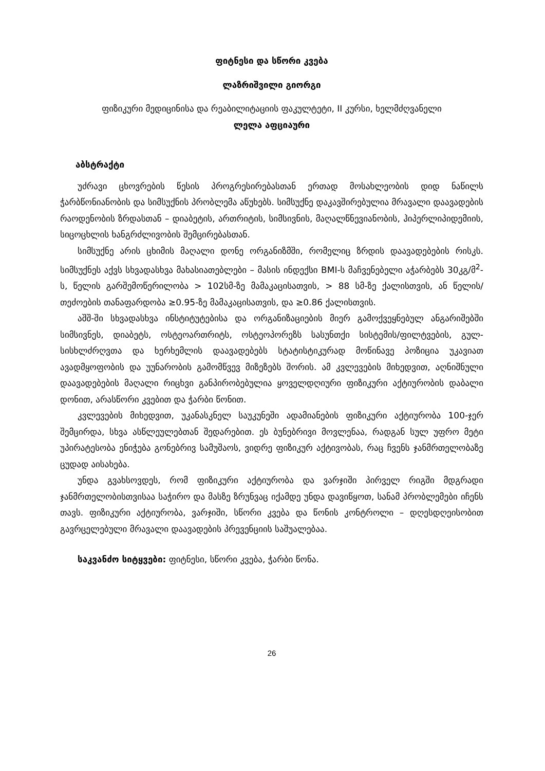ფიტნესი და სწორი კვება
ლაზრიშვილი გიორგი
ფიზიკური მედიცინისა და რეაბილიტაციის ფაკულტეტი, II კურსი, ხელმძღვანელი
ლელა აფციაური
აბსტრაქტი
უძრავი ცხოვრების წესის პროგრესირებასთან ერთად მოსახლეობის დიდ ნაწილს ჭარბწონიანობის და სიმსუქნის პრობლემა აწუხებს. სიმსუქნე დაკავშირებულია მრავალი დაავადების რაოდენობის ზრდასთან – დიაბეტის, ართრიტის, სიმსივნის, მაღალწნევიანობის, ჰიპერლიპიდემიის, სიცოცხლის ხანგრძლივობის შემცირებასთან.
სიმსუქნე არის ცხიმის მაღალი დონე ორგანიზმში, რომელიც ზრდის დაავადებების რისკს. სიმსუქნეს აქვს სხვადასხვა მახასიათებლები – მასის ინდექსი BMI-ს მაჩვენებელი აჭარბებს 30კგ/მ<sup>2</sup>-ს, წელის გარშემოწერილობა > 102სმ-ზე მამაკაცისათვის, > 88 სმ-ზე ქალისთვის, ან წელის/თეძოების თანაფარდობა ≥0.95-ზე მამაკაცისათვის, და ≥0.86 ქალისთვის.
აშშ-ში სხვადასხვა ინსტიტუტებისა და ორგანიზაციების მიერ გამოქვეყნებულ ანგარიშებში სიმსივნეს, დიაბეტს, ოსტეოართრიტს, ოსტეოპორეზს სასუნთქი სისტემის/ფილტვების, გულ-სისხლძრღვთა და ხერხემლის დაავადებებს სტატისტიკურად მოწინავე პოზიცია უკავიათ ავადმყოფობის და უუნარობის გამომწვევ მიზეზებს შორის. ამ კვლევების მიხედვით, აღნიშნული დაავადებების მაღალი რიცხვი განპირობებულია ყოველდღიური ფიზიკური აქტიურობის დაბალი დონით, არასწორი კვებით და ჭარბი წონით.
კვლევების მიხედვით, უკანასკნელ საუკუნეში ადამიანების ფიზიკური აქტიურობა 100-ჯერ შემცირდა, სხვა ასწლეულებთან შედარებით. ეს ბუნებრივი მოვლენაა, რადგან სულ უფრო მეტი უპირატესობა ენიჭება გონებრივ სამუშაოს, ვიდრე ფიზიკურ აქტივობას, რაც ჩვენს ჯანმრთელობაზე ცუდად აისახება.
უნდა გვახსოვდეს, რომ ფიზიკური აქტიურობა და ვარჯიში პირველ რიგში მდგრადი ჯანმრთელობისთვისაა საჭირო და მასზე ზრუნვაც იქამდე უნდა დავიწყოთ, სანამ პრობლემები იჩენს თავს. ფიზიკური აქტიურობა, ვარჯიში, სწორი კვება და წონის კონტროლი – დღესდღეისობით გავრცელებული მრავალი დაავადების პრევენციის საშუალებაა.
​საკვანძო სიტყვები: ფიტნესი, სწორი კვება, ჭარბი წონა.
26